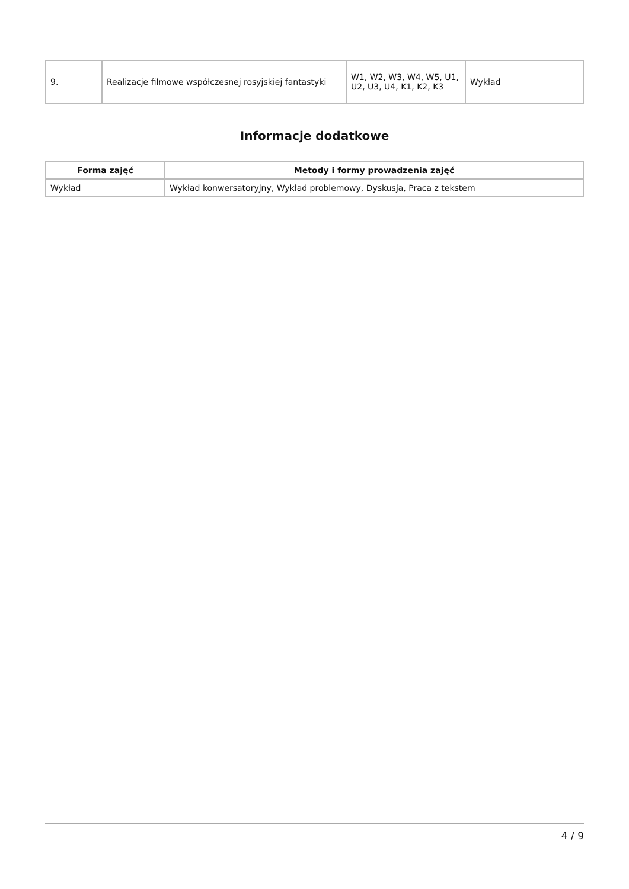| 9. | Realizacje filmowe współczesnej rosyjskiej fantastyki | W1, W2, W3, W4, W5, U1, U2, U3, U4, K1, K2, K3 | Wykład |
Informacje dodatkowe
| Forma zajęć | Metody i formy prowadzenia zajęć |
| --- | --- |
| Wykład | Wykład konwersatoryjny, Wykład problemowy, Dyskusja, Praca z tekstem |
4 / 9